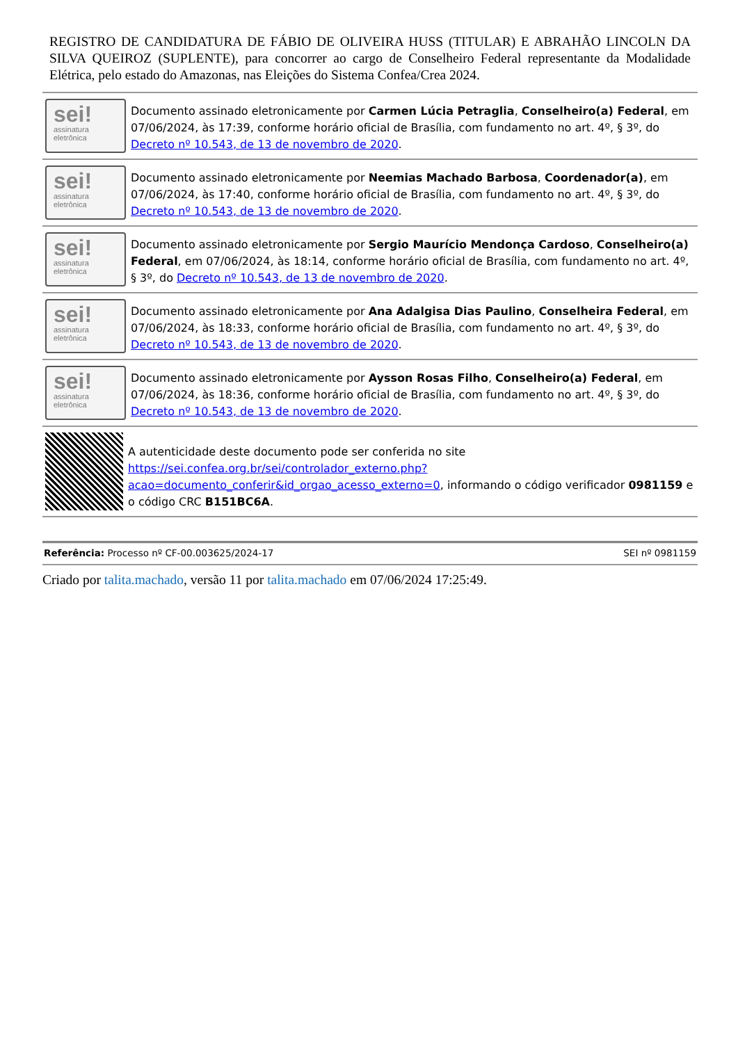REGISTRO DE CANDIDATURA DE FÁBIO DE OLIVEIRA HUSS (TITULAR) E ABRAHÃO LINCOLN DA SILVA QUEIROZ (SUPLENTE), para concorrer ao cargo de Conselheiro Federal representante da Modalidade Elétrica, pelo estado do Amazonas, nas Eleições do Sistema Confea/Crea 2024.
sei!
assinatura
eletrônica
Documento assinado eletronicamente por Carmen Lúcia Petraglia, Conselheiro(a) Federal, em 07/06/2024, às 17:39, conforme horário oficial de Brasília, com fundamento no art. 4º, § 3º, do Decreto nº 10.543, de 13 de novembro de 2020.
sei!
assinatura
eletrônica
Documento assinado eletronicamente por Neemias Machado Barbosa, Coordenador(a), em 07/06/2024, às 17:40, conforme horário oficial de Brasília, com fundamento no art. 4º, § 3º, do Decreto nº 10.543, de 13 de novembro de 2020.
sei!
assinatura
eletrônica
Documento assinado eletronicamente por Sergio Maurício Mendonça Cardoso, Conselheiro(a) Federal, em 07/06/2024, às 18:14, conforme horário oficial de Brasília, com fundamento no art. 4º, § 3º, do Decreto nº 10.543, de 13 de novembro de 2020.
sei!
assinatura
eletrônica
Documento assinado eletronicamente por Ana Adalgisa Dias Paulino, Conselheira Federal, em 07/06/2024, às 18:33, conforme horário oficial de Brasília, com fundamento no art. 4º, § 3º, do Decreto nº 10.543, de 13 de novembro de 2020.
sei!
assinatura
eletrônica
Documento assinado eletronicamente por Aysson Rosas Filho, Conselheiro(a) Federal, em 07/06/2024, às 18:36, conforme horário oficial de Brasília, com fundamento no art. 4º, § 3º, do Decreto nº 10.543, de 13 de novembro de 2020.
A autenticidade deste documento pode ser conferida no site https://sei.confea.org.br/sei/controlador_externo.php?acao=documento_conferir&id_orgao_acesso_externo=0, informando o código verificador 0981159 e o código CRC B151BC6A.
Referência: Processo nº CF-00.003625/2024-17
SEI nº 0981159
Criado por talita.machado, versão 11 por talita.machado em 07/06/2024 17:25:49.